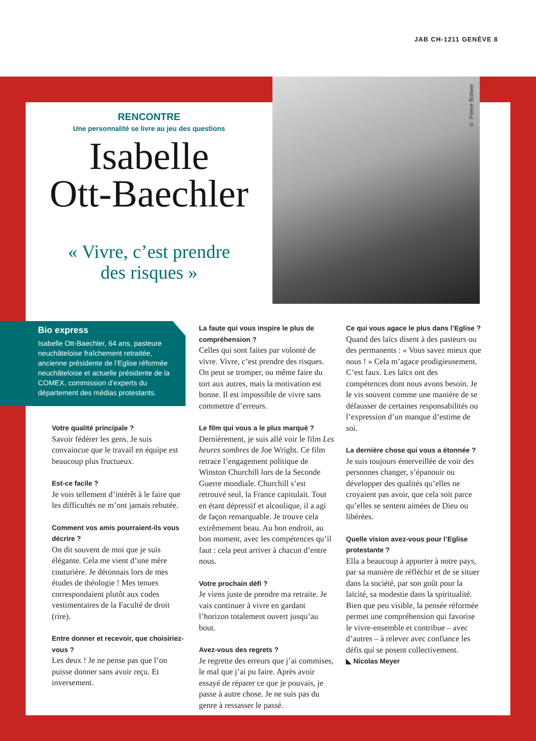JAB CH-1211 GENÈVE 8
© Pierre Bohrer
RENCONTRE
Une personnalité se livre au jeu des questions
Isabelle
Ott-Baechler
« Vivre, c’est prendre
des risques »
Bio express
Isabelle Ott-Baechler, 64 ans, pasteure neuchâteloise fraîchement retraitée, ancienne présidente de l’Eglise réformée neuchâteloise et actuelle présidente de la COMEX, commission d’experts du département des médias protestants.
Votre qualité principale ?
Savoir fédérer les gens. Je suis convaincue que le travail en équipe est beaucoup plus fructueux.
Est-ce facile ?
Je vois tellement d’intérêt à le faire que les difficultés ne m’ont jamais rebutée.
Comment vos amis pourraient-ils vous décrire ?
On dit souvent de moi que je suis élégante. Cela me vient d’une mère couturière. Je détonnais lors de mes études de théologie ! Mes tenues correspondaient plutôt aux codes vestimentaires de la Faculté de droit (rire).
Entre donner et recevoir, que choisiriez-vous ?
Les deux ! Je ne pense pas que l’on puisse donner sans avoir reçu. Et inversement.
La faute qui vous inspire le plus de compréhension ?
Celles qui sont faites par volonté de vivre. Vivre, c’est prendre des risques. On peut se tromper, ou même faire du tort aux autres, mais la motivation est bonne. Il est impossible de vivre sans commettre d’erreurs.
Le film qui vous a le plus marqué ?
Dernièrement, je suis allé voir le film Les heures sombres de Joe Wright. Ce film retrace l’engagement politique de Winston Churchill lors de la Seconde Guerre mondiale. Churchill s’est retrouvé seul, la France capitulait. Tout en étant dépressif et alcoolique, il a agi de façon remarquable. Je trouve cela extrêmement beau. Au bon endroit, au bon moment, avec les compétences qu’il faut : cela peut arriver à chacun d’entre nous.
Votre prochain défi ?
Je viens juste de prendre ma retraite. Je vais continuer à vivre en gardant l’horizon totalement ouvert jusqu’au bout.
Avez-vous des regrets ?
Je regrette des erreurs que j’ai commises, le mal que j’ai pu faire. Après avoir essayé de réparer ce que je pouvais, je passe à autre chose. Je ne suis pas du genre à ressasser le passé.
Ce qui vous agace le plus dans l’Eglise ?
Quand des laïcs disent à des pasteurs ou des permanents : « Vous savez mieux que nous ! » Cela m’agace prodigieusement. C’est faux. Les laïcs ont des compétences dont nous avons besoin. Je le vis souvent comme une manière de se défausser de certaines responsabilités ou l’expression d’un manque d’estime de soi.
La dernière chose qui vous a étonnée ?
Je suis toujours émerveillée de voir des personnes changer, s’épanouir ou développer des qualités qu’elles ne croyaient pas avoir, que cela soit parce qu’elles se sentent aimées de Dieu ou libérées.
Quelle vision avez-vous pour l’Eglise protestante ?
Ella a beaucoup à apporter à notre pays, par sa manière de réfléchir et de se situer dans la société, par son goût pour la laïcité, sa modestie dans la spiritualité. Bien que peu visible, la pensée réformée permet une compréhension qui favorise le vivre-ensemble et contribue – avec d’autres – à relever avec confiance les défis qui se posent collectivement.
◣ Nicolas Meyer